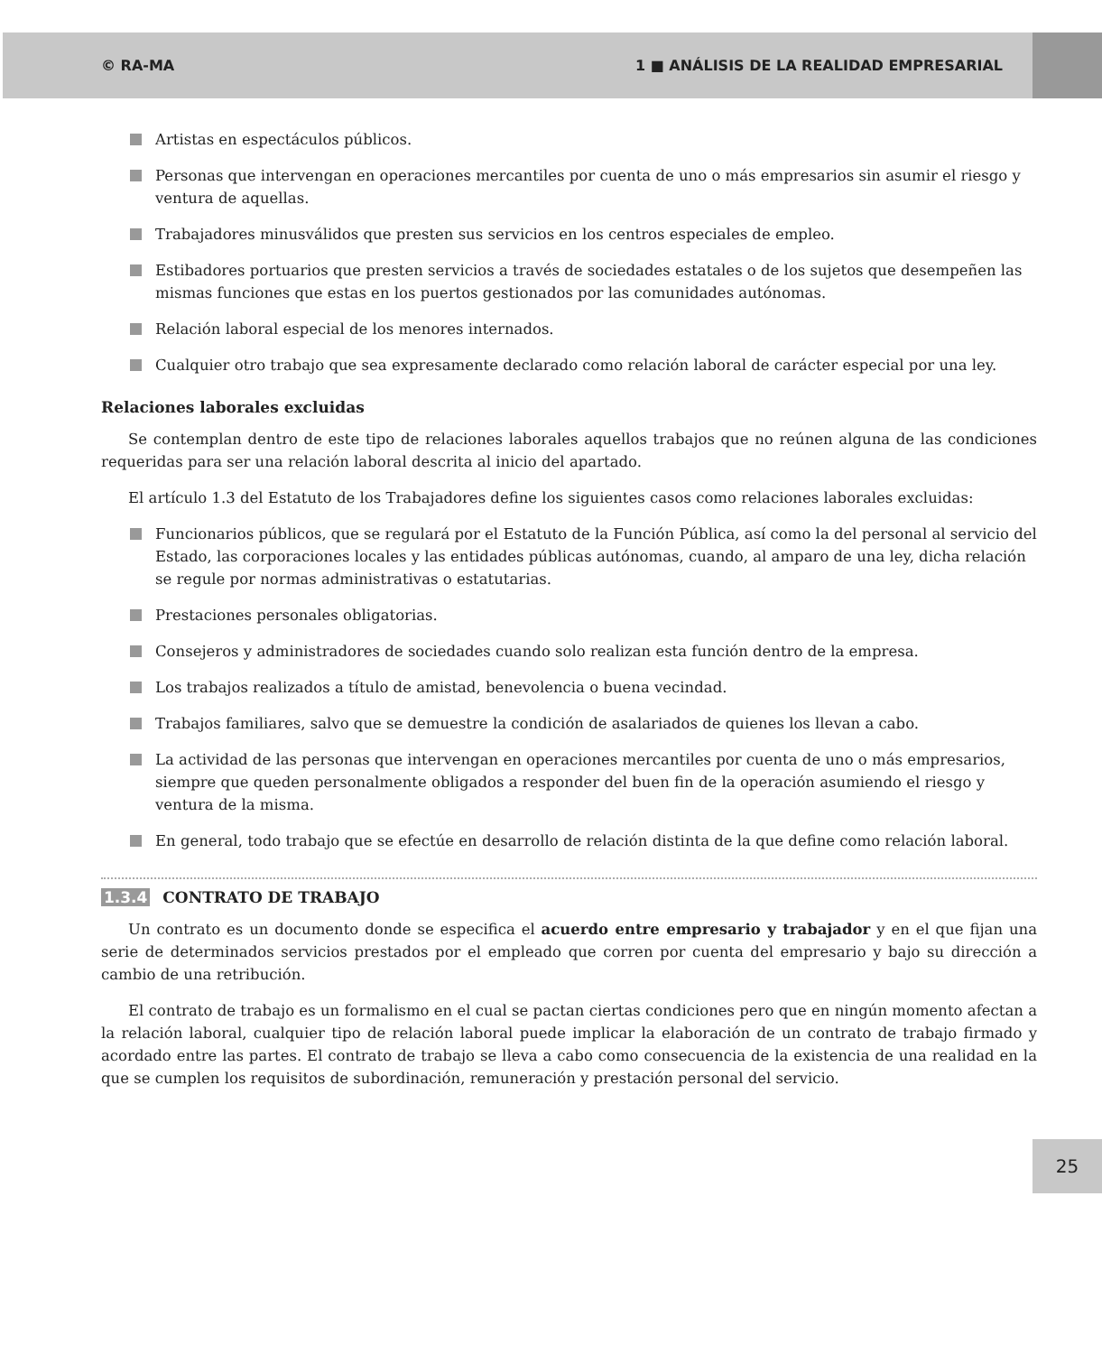© RA-MA 1 ■ ANÁLISIS DE LA REALIDAD EMPRESARIAL
Artistas en espectáculos públicos.
Personas que intervengan en operaciones mercantiles por cuenta de uno o más empresarios sin asumir el riesgo y ventura de aquellas.
Trabajadores minusválidos que presten sus servicios en los centros especiales de empleo.
Estibadores portuarios que presten servicios a través de sociedades estatales o de los sujetos que desempeñen las mismas funciones que estas en los puertos gestionados por las comunidades autónomas.
Relación laboral especial de los menores internados.
Cualquier otro trabajo que sea expresamente declarado como relación laboral de carácter especial por una ley.
Relaciones laborales excluidas
Se contemplan dentro de este tipo de relaciones laborales aquellos trabajos que no reúnen alguna de las condiciones requeridas para ser una relación laboral descrita al inicio del apartado.
El artículo 1.3 del Estatuto de los Trabajadores define los siguientes casos como relaciones laborales excluidas:
Funcionarios públicos, que se regulará por el Estatuto de la Función Pública, así como la del personal al servicio del Estado, las corporaciones locales y las entidades públicas autónomas, cuando, al amparo de una ley, dicha relación se regule por normas administrativas o estatutarias.
Prestaciones personales obligatorias.
Consejeros y administradores de sociedades cuando solo realizan esta función dentro de la empresa.
Los trabajos realizados a título de amistad, benevolencia o buena vecindad.
Trabajos familiares, salvo que se demuestre la condición de asalariados de quienes los llevan a cabo.
La actividad de las personas que intervengan en operaciones mercantiles por cuenta de uno o más empresarios, siempre que queden personalmente obligados a responder del buen fin de la operación asumiendo el riesgo y ventura de la misma.
En general, todo trabajo que se efectúe en desarrollo de relación distinta de la que define como relación laboral.
1.3.4 CONTRATO DE TRABAJO
Un contrato es un documento donde se especifica el acuerdo entre empresario y trabajador y en el que fijan una serie de determinados servicios prestados por el empleado que corren por cuenta del empresario y bajo su dirección a cambio de una retribución.
El contrato de trabajo es un formalismo en el cual se pactan ciertas condiciones pero que en ningún momento afectan a la relación laboral, cualquier tipo de relación laboral puede implicar la elaboración de un contrato de trabajo firmado y acordado entre las partes. El contrato de trabajo se lleva a cabo como consecuencia de la existencia de una realidad en la que se cumplen los requisitos de subordinación, remuneración y prestación personal del servicio.
25